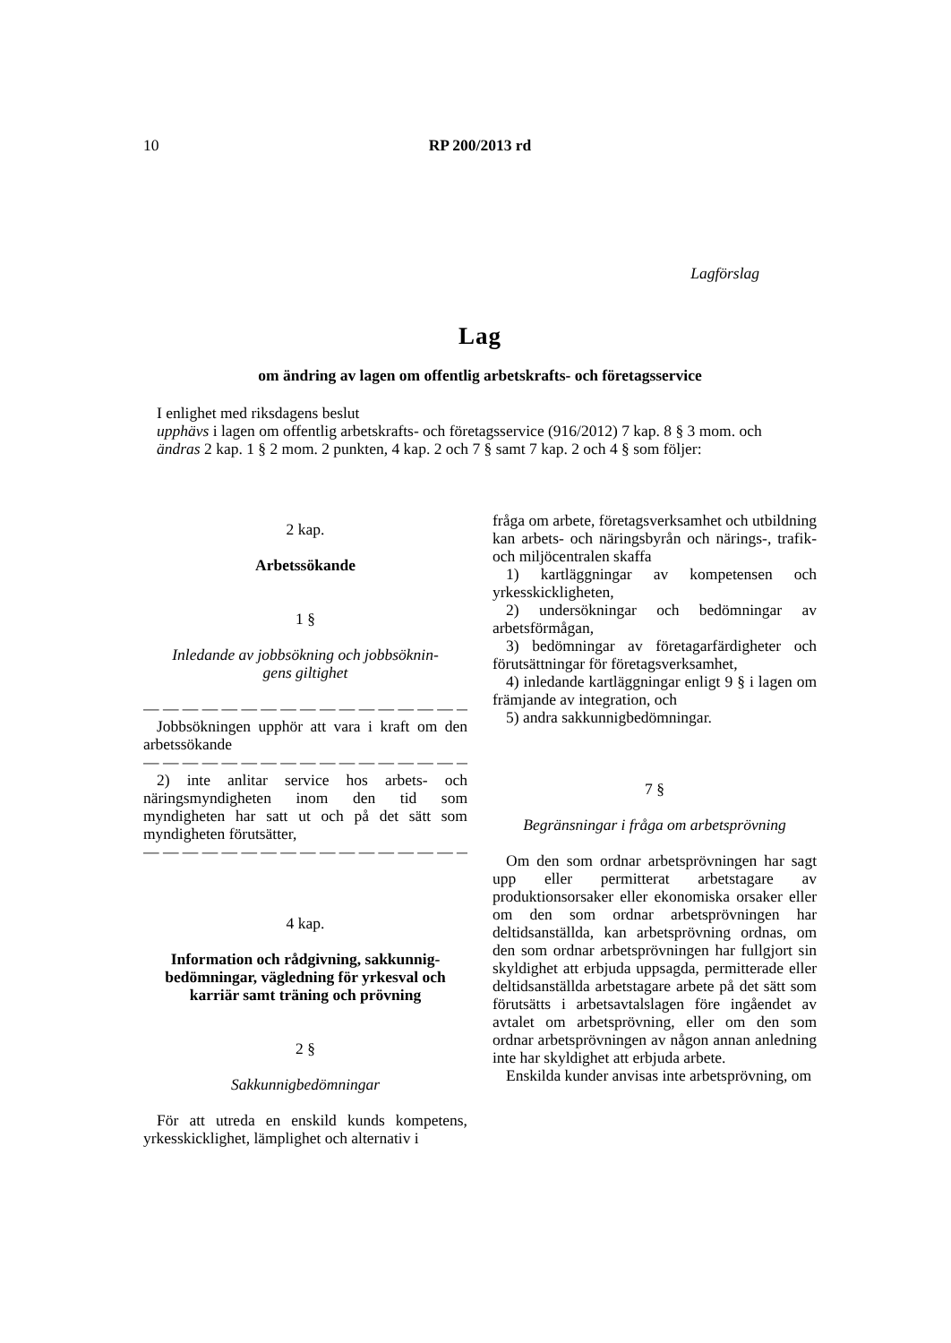10 RP 200/2013 rd
Lagförslag
Lag
om ändring av lagen om offentlig arbetskrafts- och företagsservice
I enlighet med riksdagens beslut
upphävs i lagen om offentlig arbetskrafts- och företagsservice (916/2012) 7 kap. 8 § 3 mom. och
ändras 2 kap. 1 § 2 mom. 2 punkten, 4 kap. 2 och 7 § samt 7 kap. 2 och 4 § som följer:
2 kap.
Arbetssökande
1 §
Inledande av jobbsökning och jobbsöknin-
gens giltighet
— — — — — — — — — — — — — — — — —
Jobbsökningen upphör att vara i kraft om den arbetssökande
— — — — — — — — — — — — — — — — —
2) inte anlitar service hos arbets- och näringsmyndigheten inom den tid som myndigheten har satt ut och på det sätt som myndigheten förutsätter,
— — — — — — — — — — — — — — — — —
4 kap.
Information och rådgivning, sakkunnig-bedömningar, vägledning för yrkesval och karriär samt träning och prövning
2 §
Sakkunnigbedömningar
För att utreda en enskild kunds kompetens, yrkesskicklighet, lämplighet och alternativ i
fråga om arbete, företagsverksamhet och utbildning kan arbets- och näringsbyrån och närings-, trafik- och miljöcentralen skaffa
1) kartläggningar av kompetensen och yrkesskickligheten,
2) undersökningar och bedömningar av arbetsförmågan,
3) bedömningar av företagarfärdigheter och förutsättningar för företagsverksamhet,
4) inledande kartläggningar enligt 9 § i lagen om främjande av integration, och
5) andra sakkunnigbedömningar.
7 §
Begränsningar i fråga om arbetsprövning
Om den som ordnar arbetsprövningen har sagt upp eller permitterat arbetstagare av produktionsorsaker eller ekonomiska orsaker eller om den som ordnar arbetsprövningen har deltidsanställda, kan arbetsprövning ordnas, om den som ordnar arbetsprövningen har fullgjort sin skyldighet att erbjuda uppsagda, permitterade eller deltidsanställda arbetstagare arbete på det sätt som förutsätts i arbetsavtalslagen före ingåendet av avtalet om arbetsprövning, eller om den som ordnar arbetsprövningen av någon annan anledning inte har skyldighet att erbjuda arbete.
Enskilda kunder anvisas inte arbetsprövning, om